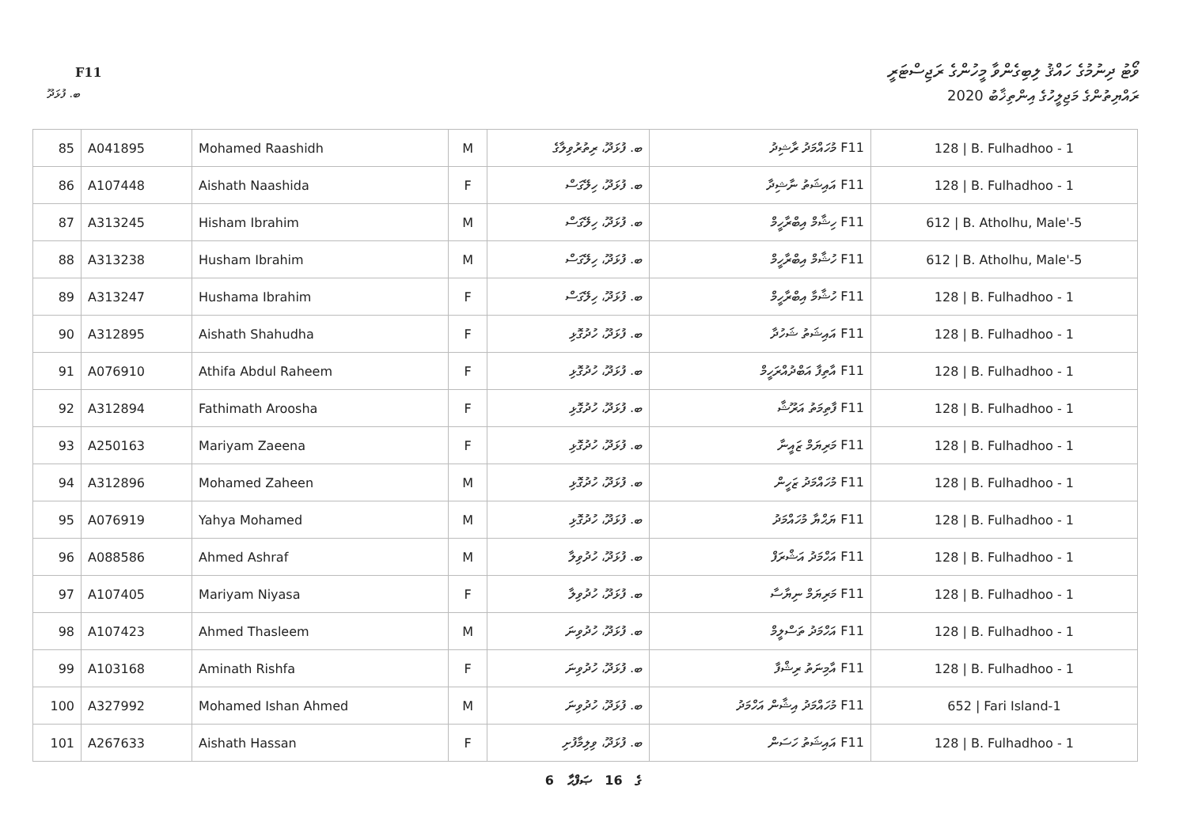F11
ވޯޓު ދިނުމުގެ ހައްޤު ލިބިގެންވާ މީހުންގެ ރަޖިސްޓަރީ
ރައްޔިތުންގެ މަޖިލީހުގެ އިންތިޚާބު 2020
ބ. ފުޅަދޫ
| 85 | A041895 | Mohamed Raashidh | M | ބ. ފުޅަދޫ، ރިތުރުވިލާގެ | F11 މުހައްމަދު ރާޝިދު | 128 / B. Fulhadhoo - 1 |
| 86 | A107448 | Aishath Naashida | F | ބ. ފުޅަދޫ، ހިލޭގަސް | F11 އައިޝަތު ނާޝިދާ | 128 / B. Fulhadhoo - 1 |
| 87 | A313245 | Hisham Ibrahim | M | ބ. ފުޅަދޫ، ހިލޭގަސް | F11 ހިޝާމް އިބްރާހީމް | 612 / B. Atholhu, Male'-5 |
| 88 | A313238 | Husham Ibrahim | M | ބ. ފުޅަދޫ، ހިލޭގަސް | F11 ހުޝާމް އިބްރާހީމް | 612 / B. Atholhu, Male'-5 |
| 89 | A313247 | Hushama Ibrahim | F | ބ. ފުޅަދޫ، ހިލޭގަސް | F11 ހުޝާމާ އިބްރާހީމް | 128 / B. Fulhadhoo - 1 |
| 90 | A312895 | Aishath Shahudha | F | ބ. ފުޅަދޫ، ހުދުގޮޅި | F11 އައިޝަތު ޝަހުދާ | 128 / B. Fulhadhoo - 1 |
| 91 | A076910 | Athifa Abdul Raheem | F | ބ. ފުޅަދޫ، ހުދުގޮޅި | F11 އާތިފާ އަބްދުއްރަހީމް | 128 / B. Fulhadhoo - 1 |
| 92 | A312894 | Fathimath Aroosha | F | ބ. ފުޅަދޫ، ހުދުގޮޅި | F11 ފާތިމަތު އަރޫޝާ | 128 / B. Fulhadhoo - 1 |
| 93 | A250163 | Mariyam Zaeena | F | ބ. ފުޅަދޫ، ހުދުގޮޅި | F11 މަރިޔަމް ޒައީނާ | 128 / B. Fulhadhoo - 1 |
| 94 | A312896 | Mohamed Zaheen | M | ބ. ފުޅަދޫ، ހުދުގޮޅި | F11 މުހައްމަދު ޒަހީން | 128 / B. Fulhadhoo - 1 |
| 95 | A076919 | Yahya Mohamed | M | ބ. ފުޅަދޫ، ހުދުގޮޅި | F11 ޔަޙްޔާ މުހައްމަދު | 128 / B. Fulhadhoo - 1 |
| 96 | A088586 | Ahmed Ashraf | M | ބ. ފުޅަދޫ، ހުދުވިލާ | F11 އަހްމަދު އަޝްރަފް | 128 / B. Fulhadhoo - 1 |
| 97 | A107405 | Mariyam Niyasa | F | ބ. ފުޅަދޫ، ހުދުވިލާ | F11 މަރިޔަމް ނިޔާސާ | 128 / B. Fulhadhoo - 1 |
| 98 | A107423 | Ahmed Thasleem | M | ބ. ފުޅަދޫ، ހުދުވިނަ | F11 އަހްމަދު ތަސްލީމް | 128 / B. Fulhadhoo - 1 |
| 99 | A103168 | Aminath Rishfa | F | ބ. ފުޅަދޫ، ހުދުވިނަ | F11 އާމިނަތު ރިޝްފާ | 128 / B. Fulhadhoo - 1 |
| 100 | A327992 | Mohamed Ishan Ahmed | M | ބ. ފުޅަދޫ، ހުދުވިނަ | F11 މުހައްމަދު އިޝާން އަހްމަދު | 652 / Fari Island-1 |
| 101 | A267633 | Aishath Hassan | F | ބ. ފުޅަދޫ، ވިލިމާފުށި | F11 އައިޝަތު ހަސަން | 128 / B. Fulhadhoo - 1 |
6 ގެ 16 ޞަފްޙާ